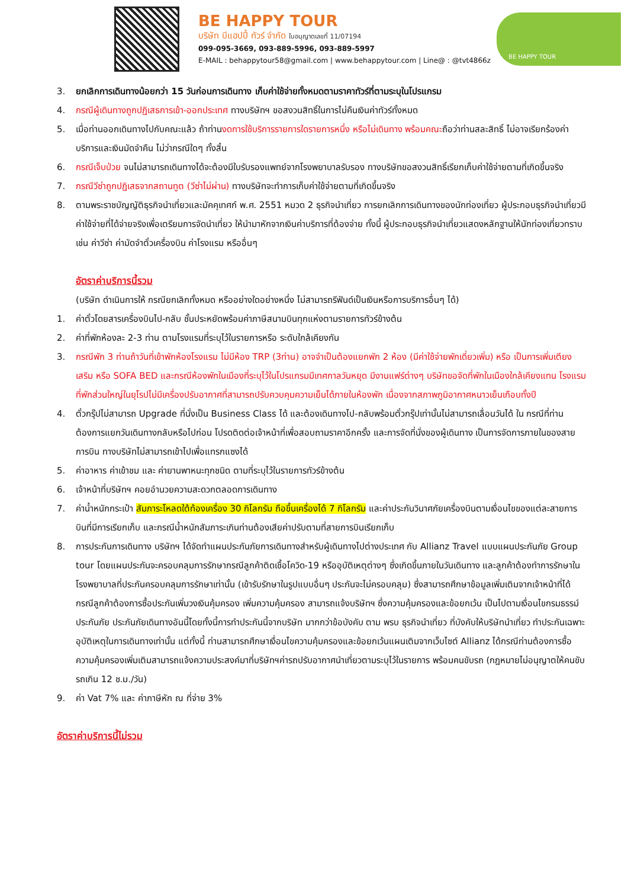BE HAPPY TOUR
บริษัท บีแฮปปี้ ทัวร์ จำกัด ใบอนุญาตเลขที่ 11/07194
099-095-3669, 093-889-5996, 093-889-5997
E-MAIL : behappytour58@gmail.com | www.behappytour.com | Line@ : @tvt4866z
BE HAPPY TOUR
3. ยกเลิกการเดินทางน้อยกว่า 15 วันก่อนการเดินทาง เก็บค่าใช้จ่ายทั้งหมดตามราคาทัวร์ที่ตามระบุในโปรแกรม
4. กรณีผู้เดินทางถูกปฏิเสธการเข้า-ออกประเทศ ทางบริษัทฯ ขอสงวนสิทธิ์ในการไม่คืนเงินค่าทัวร์ทั้งหมด
5. เมื่อท่านออกเดินทางไปกับคณะแล้ว ถ้าท่านงดการใช้บริการรายการใดรายการหนึ่ง หรือไม่เดินทาง พร้อมคณะถือว่าท่านสละสิทธิ์ ไม่อาจเรียกร้องค่าบริการและเงินมัดจำคืน ไม่ว่ากรณีใดๆ ทั้งสิ้น
6. กรณีเจ็บป่วย จนไม่สามารถเดินทางได้จะต้องมีใบรับรองแพทย์จากโรงพยาบาลรับรอง ทางบริษัทขอสงวนสิทธิ์เรียกเก็บค่าใช้จ่ายตามที่เกิดขึ้นจริง
7. กรณีวีซ่าถูกปฏิเสธจากสถานทูต (วีซ่าไม่ผ่าน) ทางบริษัทจะทำการเก็บค่าใช้จ่ายตามที่เกิดขึ้นจริง
8. ตามพระราชบัญญัติธุรกิจนำเที่ยวและมัคคุเทศก์ พ.ศ. 2551 หมวด 2 ธุรกิจนำเที่ยว การยกเลิกการเดินทางของนักท่องเที่ยว ผู้ประกอบธุรกิจนำเที่ยวมีค่าใช้จ่ายที่ได้จ่ายจริงเพื่อเตรียมการจัดนำเที่ยว ให้นำมาหักจากเงินค่าบริการที่ต้องจ่าย ทั้งนี้ ผู้ประกอบธุรกิจนำเที่ยวแสดงหลักฐานให้นักท่องเที่ยวทราบ เช่น ค่าวีซ่า ค่ามัดจำตั๋วเครื่องบิน ค่าโรงแรม หรืออื่นๆ
อัตราค่าบริการนี้รวม
(บริษัท ดำเนินการให้ กรณียกเลิกทั้งหมด หรืออย่างใดอย่างหนึ่ง ไม่สามารถรีฟันด์เป็นเงินหรือการบริการอื่นๆ ได้)
1. ค่าตั๋วโดยสารเครื่องบินไป-กลับ ชั้นประหยัดพร้อมค่าภาษีสนามบินทุกแห่งตามรายการทัวร์ข้างต้น
2. ค่าที่พักห้องละ 2-3 ท่าน ตามโรงแรมที่ระบุไว้ในรายการหรือ ระดับใกล้เคียงกัน
3. กรณีพัก 3 ท่านถ้าวันที่เข้าพักห้องโรงแรม ไม่มีห้อง TRP (3ท่าน) อาจจำเป็นต้องแยกพัก 2 ห้อง (มีค่าใช้จ่ายพักเดี่ยวเพิ่ม) หรือ เป็นการเพิ่มเตียงเสริม หรือ SOFA BED และกรณีห้องพักในเมืองที่ระบุไว้ในโปรแกรมมีเทศกาลวันหยุด มีงานแฟร์ต่างๆ บริษัทขอจัดที่พักในเมืองใกล้เคียงแทน โรงแรมที่พักส่วนใหญ่ในยุโรปไม่มีเครื่องปรับอากาศที่สามารถปรับควบคุมความเย็นได้ภายในห้องพัก เนื่องจากสภาพภูมิอากาศหนาวเย็นเกือบทั้งปี
4. ตั๋วกรุ๊ปไม่สามารถ Upgrade ที่นั่งเป็น Business Class ได้ และต้องเดินทางไป-กลับพร้อมตั๋วกรุ๊ปเท่านั้นไม่สามารถเลื่อนวันได้ ใน กรณีที่ท่านต้องการแยกวันเดินทางกลับหรือไปก่อน โปรดติดต่อเจ้าหน้าที่เพื่อสอบถามราคาอีกครั้ง และการจัดที่นั่งของผู้เดินทาง เป็นการจัดการภายในของสายการบิน ทางบริษัทไม่สามารถเข้าไปเพื่อแทรกแซงได้
5. ค่าอาหาร ค่าเข้าชม และ ค่ายานพาหนะทุกชนิด ตามที่ระบุไว้ในรายการทัวร์ข้างต้น
6. เจ้าหน้าที่บริษัทฯ คอยอำนวยความสะดวกตลอดการเดินทาง
7. ค่าน้ำหนักกระเป๋า สัมภาระโหลดใต้ท้องเครื่อง 30 กิโลกรัม ถือขึ้นเครื่องได้ 7 กิโลกรัม และค่าประกันวินาศภัยเครื่องบินตามเงื่อนไขของแต่ละสายการบินที่มีการเรียกเก็บ และกรณีน้ำหนักสัมภาระเกินท่านต้องเสียค่าปรับตามที่สายการบินเรียกเก็บ
8. การประกันการเดินทาง บริษัทฯ ได้จัดทำแผนประกันภัยการเดินทางสำหรับผู้เดินทางไปต่างประเทศ กับ Allianz Travel แบบแผนประกันภัย Group tour โดยแผนประกันจะครอบคลุมการรักษากรณีลูกค้าติดเชื้อโควิด-19 หรืออุบัติเหตุต่างๆ ซึ่งเกิดขึ้นภายในวันเดินทาง และลูกค้าต้องทำการรักษาในโรงพยาบาลที่ประกันครอบคลุมการรักษาเท่านั้น (เข้ารับรักษาในรูปแบบอื่นๆ ประกันจะไม่ครอบคลุม) ซึ่งสามารถศึกษาข้อมูลเพิ่มเติมจากเจ้าหน้าที่ได้ กรณีลูกค้าต้องการซื้อประกันเพิ่มวงเงินคุ้มครอง เพิ่มความคุ้มครอง สามารถแจ้งบริษัทฯ ซึ่งความคุ้มครองและข้อยกเว้น เป็นไปตามเงื่อนไขกรมธรรม์ประกันภัย ประกันภัยเดินทางอันนี้โดยทั้งนี้การทำประกันนี้จากบริษัท มากกว่าข้อบังคับ ตาม พรบ ธุรกิจนำเที่ยว ที่บังคับให้บริษัทนำเที่ยว ทำประกันเฉพาะอุบัติเหตุในการเดินทางเท่านั้น แต่ทั้งนี้ ท่านสามารถศึกษาเงื่อนไขความคุ้มครองและข้อยกเว้นแผนเติมจากเว็บไซต์ Allianz ได้กรณีท่านต้องการซื้อความคุ้มครองเพิ่มเติมสามารถแจ้งความประสงค์มาที่บริษัทฯค่ารถปรับอากาศนำเที่ยวตามระบุไว้ในรายการ พร้อมคนขับรถ (กฎหมายไม่อนุญาตให้คนขับรถเกิน 12 ช.ม./วัน)
9. ค่า Vat 7% และ ค่าภาษีหัก ณ ที่จ่าย 3%
อัตราค่าบริการนี้ไม่รวม